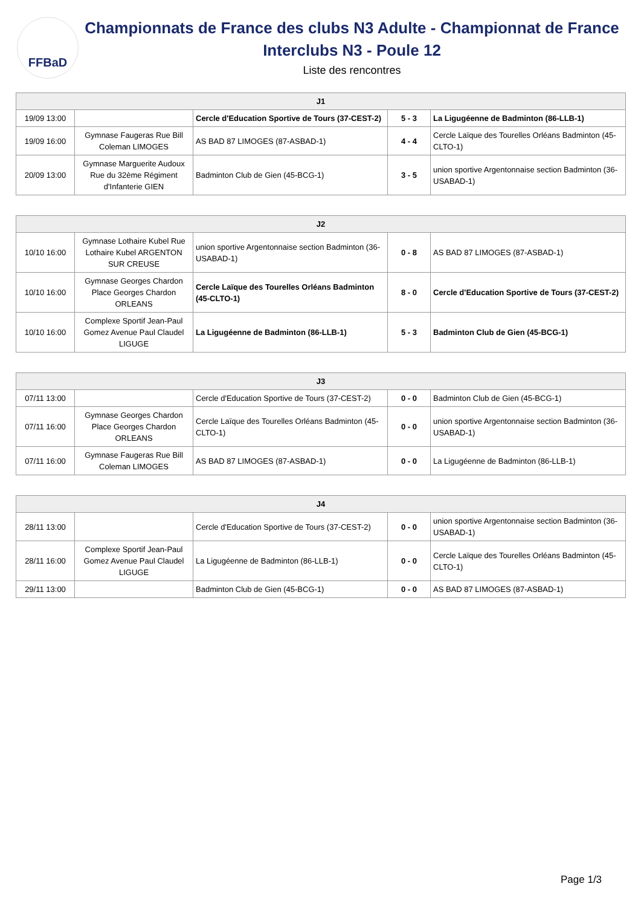FFBaD
Championnats de France des clubs N3 Adulte - Championnat de France Interclubs N3 - Poule 12
Liste des rencontres
| J1 | | | | |
| --- | --- | --- | --- | --- |
| 19/09 13:00 | | Cercle d'Education Sportive de Tours (37-CEST-2) | 5 - 3 | La Ligugéenne de Badminton (86-LLB-1) |
| 19/09 16:00 | Gymnase Faugeras Rue Bill Coleman LIMOGES | AS BAD 87 LIMOGES (87-ASBAD-1) | 4 - 4 | Cercle Laïque des Tourelles Orléans Badminton (45-CLTO-1) |
| 20/09 13:00 | Gymnase Marguerite Audoux Rue du 32ème Régiment d'Infanterie GIEN | Badminton Club de Gien (45-BCG-1) | 3 - 5 | union sportive Argentonnaise section Badminton (36-USABAD-1) |
| J2 | | | | |
| --- | --- | --- | --- | --- |
| 10/10 16:00 | Gymnase Lothaire Kubel Rue Lothaire Kubel ARGENTON SUR CREUSE | union sportive Argentonnaise section Badminton (36-USABAD-1) | 0 - 8 | AS BAD 87 LIMOGES (87-ASBAD-1) |
| 10/10 16:00 | Gymnase Georges Chardon Place Georges Chardon ORLEANS | Cercle Laïque des Tourelles Orléans Badminton (45-CLTO-1) | 8 - 0 | Cercle d'Education Sportive de Tours (37-CEST-2) |
| 10/10 16:00 | Complexe Sportif Jean-Paul Gomez Avenue Paul Claudel LIGUGE | La Ligugéenne de Badminton (86-LLB-1) | 5 - 3 | Badminton Club de Gien (45-BCG-1) |
| J3 | | | | |
| --- | --- | --- | --- | --- |
| 07/11 13:00 | | Cercle d'Education Sportive de Tours (37-CEST-2) | 0 - 0 | Badminton Club de Gien (45-BCG-1) |
| 07/11 16:00 | Gymnase Georges Chardon Place Georges Chardon ORLEANS | Cercle Laïque des Tourelles Orléans Badminton (45-CLTO-1) | 0 - 0 | union sportive Argentonnaise section Badminton (36-USABAD-1) |
| 07/11 16:00 | Gymnase Faugeras Rue Bill Coleman LIMOGES | AS BAD 87 LIMOGES (87-ASBAD-1) | 0 - 0 | La Ligugéenne de Badminton (86-LLB-1) |
| J4 | | | | |
| --- | --- | --- | --- | --- |
| 28/11 13:00 | | Cercle d'Education Sportive de Tours (37-CEST-2) | 0 - 0 | union sportive Argentonnaise section Badminton (36-USABAD-1) |
| 28/11 16:00 | Complexe Sportif Jean-Paul Gomez Avenue Paul Claudel LIGUGE | La Ligugéenne de Badminton (86-LLB-1) | 0 - 0 | Cercle Laïque des Tourelles Orléans Badminton (45-CLTO-1) |
| 29/11 13:00 | | Badminton Club de Gien (45-BCG-1) | 0 - 0 | AS BAD 87 LIMOGES (87-ASBAD-1) |
Page 1/3